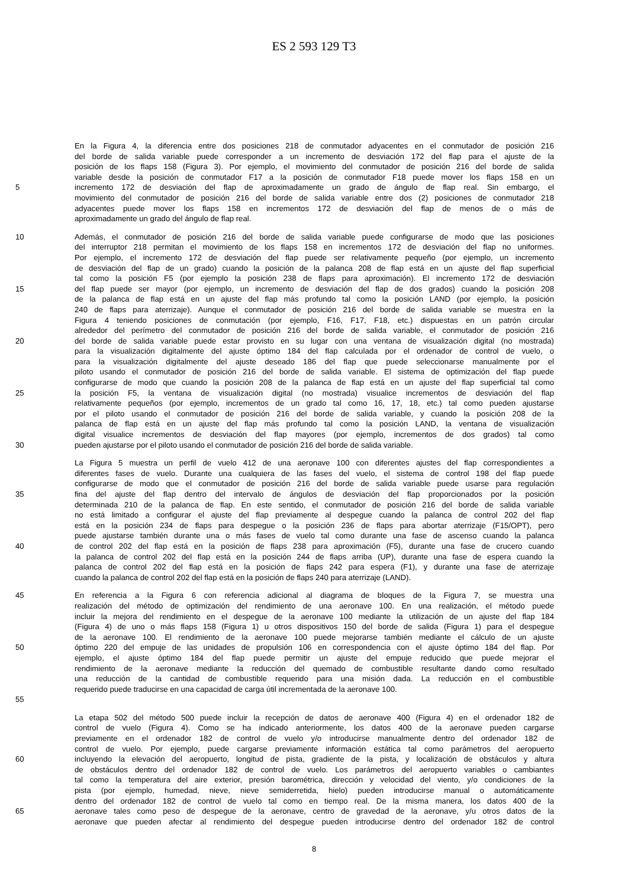ES 2 593 129 T3
En la Figura 4, la diferencia entre dos posiciones 218 de conmutador adyacentes en el conmutador de posición 216
del borde de salida variable puede corresponder a un incremento de desviación 172 del flap para el ajuste de la
posición de los flaps 158 (Figura 3). Por ejemplo, el movimiento del conmutador de posición 216 del borde de salida
variable desde la posición de conmutador F17 a la posición de conmutador F18 puede mover los flaps 158 en un
5 incremento 172 de desviación del flap de aproximadamente un grado de ángulo de flap real. Sin embargo, el
movimiento del conmutador de posición 216 del borde de salida variable entre dos (2) posiciones de conmutador 218
adyacentes puede mover los flaps 158 en incrementos 172 de desviación del flap de menos de o más de
aproximadamente un grado del ángulo de flap real.
10 Además, el conmutador de posición 216 del borde de salida variable puede configurarse de modo que las posiciones
del interruptor 218 permitan el movimiento de los flaps 158 en incrementos 172 de desviación del flap no uniformes.
Por ejemplo, el incremento 172 de desviación del flap puede ser relativamente pequeño (por ejemplo, un incremento
de desviación del flap de un grado) cuando la posición de la palanca 208 de flap está en un ajuste del flap superficial
tal como la posición F5 (por ejemplo la posición 238 de flaps para aproximación). El incremento 172 de desviación
15 del flap puede ser mayor (por ejemplo, un incremento de desviación del flap de dos grados) cuando la posición 208
de la palanca de flap está en un ajuste del flap más profundo tal como la posición LAND (por ejemplo, la posición
240 de flaps para aterrizaje). Aunque el conmutador de posición 216 del borde de salida variable se muestra en la
Figura 4 teniendo posiciones de conmutación (por ejemplo, F16, F17, F18, etc.) dispuestas en un patrón circular
alrededor del perímetro del conmutador de posición 216 del borde de salida variable, el conmutador de posición 216
20 del borde de salida variable puede estar provisto en su lugar con una ventana de visualización digital (no mostrada)
para la visualización digitalmente del ajuste óptimo 184 del flap calculada por el ordenador de control de vuelo, o
para la visualización digitalmente del ajuste deseado 186 del flap que puede seleccionarse manualmente por el
piloto usando el conmutador de posición 216 del borde de salida variable. El sistema de optimización del flap puede
configurarse de modo que cuando la posición 208 de la palanca de flap está en un ajuste del flap superficial tal como
25 la posición F5, la ventana de visualización digital (no mostrada) visualice incrementos de desviación del flap
relativamente pequeños (por ejemplo, incrementos de un grado tal como 16, 17, 18, etc.) tal como pueden ajustarse
por el piloto usando el conmutador de posición 216 del borde de salida variable, y cuando la posición 208 de la
palanca de flap está en un ajuste del flap más profundo tal como la posición LAND, la ventana de visualización
digital visualice incrementos de desviación del flap mayores (por ejemplo, incrementos de dos grados) tal como
30 pueden ajustarse por el piloto usando el conmutador de posición 216 del borde de salida variable.
La Figura 5 muestra un perfil de vuelo 412 de una aeronave 100 con diferentes ajustes del flap correspondientes a
diferentes fases de vuelo. Durante una cualquiera de las fases del vuelo, el sistema de control 198 del flap puede
configurarse de modo que el conmutador de posición 216 del borde de salida variable puede usarse para regulación
35 fina del ajuste del flap dentro del intervalo de ángulos de desviación del flap proporcionados por la posición
determinada 210 de la palanca de flap. En este sentido, el conmutador de posición 216 del borde de salida variable
no está limitado a configurar el ajuste del flap previamente al despegue cuando la palanca de control 202 del flap
está en la posición 234 de flaps para despegue o la posición 236 de flaps para abortar aterrizaje (F15/OPT), pero
puede ajustarse también durante una o más fases de vuelo tal como durante una fase de ascenso cuando la palanca
40 de control 202 del flap está en la posición de flaps 238 para aproximación (F5), durante una fase de crucero cuando
la palanca de control 202 del flap está en la posición 244 de flaps arriba (UP), durante una fase de espera cuando la
palanca de control 202 del flap está en la posición de flaps 242 para espera (F1), y durante una fase de aterrizaje
cuando la palanca de control 202 del flap está en la posición de flaps 240 para aterrizaje (LAND).
45 En referencia a la Figura 6 con referencia adicional al diagrama de bloques de la Figura 7, se muestra una
realización del método de optimización del rendimiento de una aeronave 100. En una realización, el método puede
incluir la mejora del rendimiento en el despegue de la aeronave 100 mediante la utilización de un ajuste del flap 184
(Figura 4) de uno o más flaps 158 (Figura 1) u otros dispositivos 150 del borde de salida (Figura 1) para el despegue
de la aeronave 100. El rendimiento de la aeronave 100 puede mejorarse también mediante el cálculo de un ajuste
50 óptimo 220 del empuje de las unidades de propulsión 106 en correspondencia con el ajuste óptimo 184 del flap. Por
ejemplo, el ajuste óptimo 184 del flap puede permitir un ajuste del empuje reducido que puede mejorar el
rendimiento de la aeronave mediante la reducción del quemado de combustible resultante dando como resultado
una reducción de la cantidad de combustible requerido para una misión dada. La reducción en el combustible
requerido puede traducirse en una capacidad de carga útil incrementada de la aeronave 100.
55
La etapa 502 del método 500 puede incluir la recepción de datos de aeronave 400 (Figura 4) en el ordenador 182 de
control de vuelo (Figura 4). Como se ha indicado anteriormente, los datos 400 de la aeronave pueden cargarse
previamente en el ordenador 182 de control de vuelo y/o introducirse manualmente dentro del ordenador 182 de
control de vuelo. Por ejemplo, puede cargarse previamente información estática tal como parámetros del aeropuerto
60 incluyendo la elevación del aeropuerto, longitud de pista, gradiente de la pista, y localización de obstáculos y altura
de obstáculos dentro del ordenador 182 de control de vuelo. Los parámetros del aeropuerto variables o cambiantes
tal como la temperatura del aire exterior, presión barométrica, dirección y velocidad del viento, y/o condiciones de la
pista (por ejemplo, humedad, nieve, nieve semiderretida, hielo) pueden introducirse manual o automáticamente
dentro del ordenador 182 de control de vuelo tal como en tiempo real. De la misma manera, los datos 400 de la
65 aeronave tales como peso de despegue de la aeronave, centro de gravedad de la aeronave, y/u otros datos de la
aeronave que pueden afectar al rendimiento del despegue pueden introducirse dentro del ordenador 182 de control
8